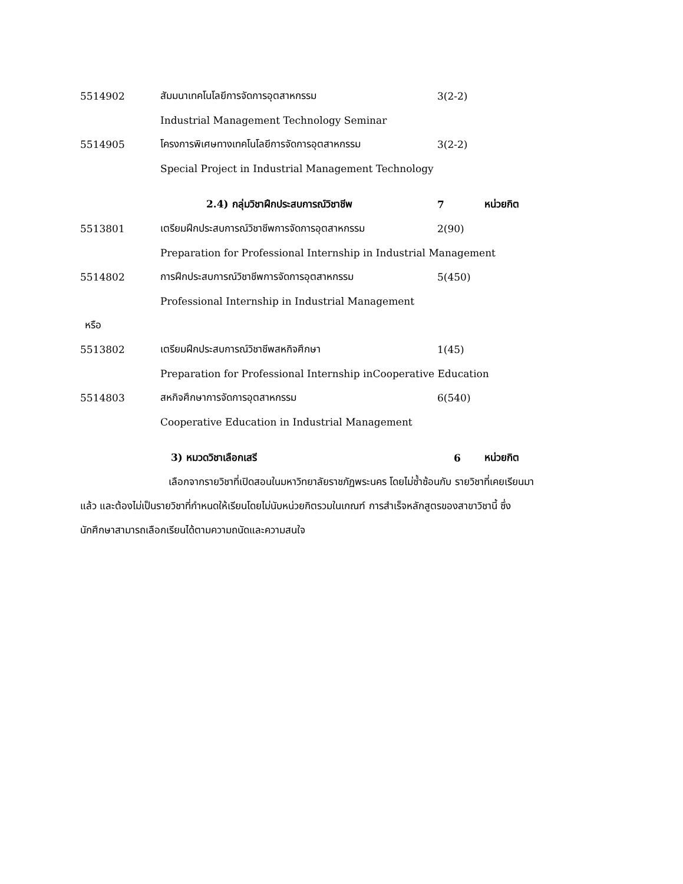5514902 สัมมนาเทคโนโลยีการจัดการอุตสาหกรรม 3(2-2)
Industrial Management Technology Seminar
5514905 โครงการพิเศษทางเทคโนโลยีการจัดการอุตสาหกรรม 3(2-2)
Special Project in Industrial Management Technology
2.4) กลุ่มวิชาฝึกประสบการณ์วิชาชีพ 7 หน่วยกิต
5513801 เตรียมฝึกประสบการณ์วิชาชีพการจัดการอุตสาหกรรม 2(90)
Preparation for Professional Internship in Industrial Management
5514802 การฝึกประสบการณ์วิชาชีพการจัดการอุตสาหกรรม 5(450)
Professional Internship in Industrial Management
หรือ
5513802 เตรียมฝึกประสบการณ์วิชาชีพสหกิจศึกษา 1(45)
Preparation for Professional Internship inCooperative Education
5514803 สหกิจศึกษาการจัดการอุตสาหกรรม 6(540)
Cooperative Education in Industrial Management
3) หมวดวิชาเลือกเสรี 6 หน่วยกิต
เลือกจากรายวิชาที่เปิดสอนในมหาวิทยาลัยราชภัฏพระนคร โดยไม่ซ้ำซ้อนกับ รายวิชาที่เคยเรียนมาแล้ว และต้องไม่เป็นรายวิชาที่กำหนดให้เรียนโดยไม่นับหน่วยกิตรวมในเกณฑ์ การสำเร็จหลักสูตรของสาขาวิชานี้ ซึ่งนักศึกษาสามารถเลือกเรียนได้ตามความถนัดและความสนใจ